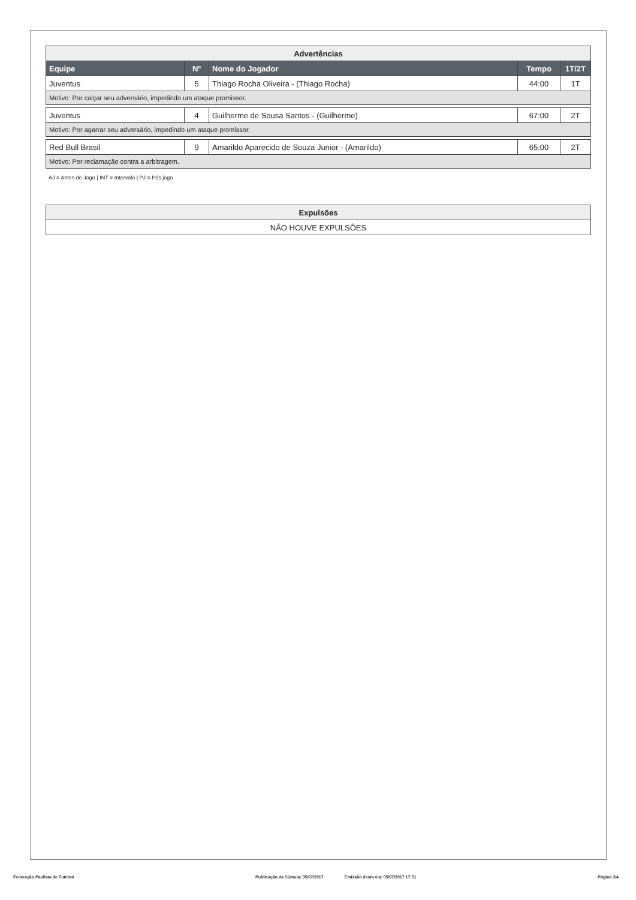| Advertências | | | | |
| Equipe | Nº | Nome do Jogador | Tempo | 1T/2T |
| Juventus | 5 | Thiago Rocha Oliveira - (Thiago Rocha) | 44:00 | 1T |
| Motivo: Por calçar seu adversário, impedindo um ataque promissor. | | | | |
| Juventus | 4 | Guilherme de Sousa Santos - (Guilherme) | 67:00 | 2T |
| Motivo: Por agarrar seu adversário, impedindo um ataque promissor. | | | | |
| Red Bull Brasil | 9 | Amarildo Aparecido de Souza Junior - (Amarildo) | 65:00 | 2T |
| Motivo: Por reclamação contra a arbitragem. | | | | |
AJ = Antes de Jogo | INT = Intervalo | PJ = Pós jogo
| Expulsões |
| NÃO HOUVE EXPULSÕES |
Federação Paulista de Futebol Publicação da Súmula: 05/07/2017 Emissão desta via: 05/07/2017 17:51 Página 3/4